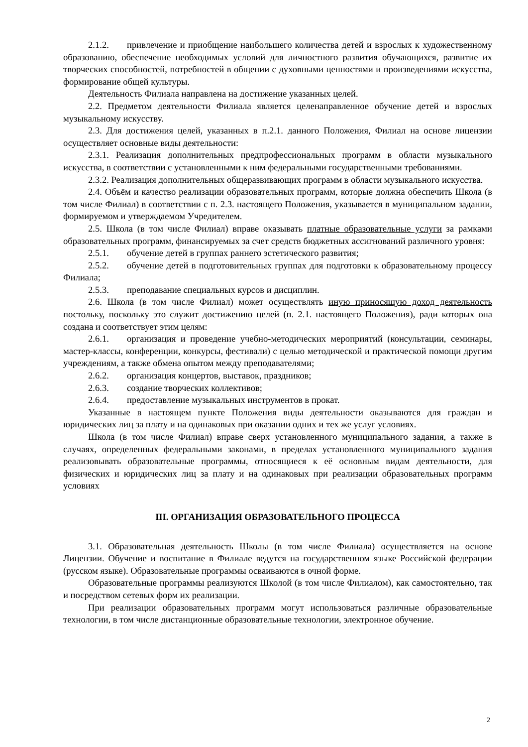2.1.2. привлечение и приобщение наибольшего количества детей и взрослых к художественному образованию, обеспечение необходимых условий для личностного развития обучающихся, развитие их творческих способностей, потребностей в общении с духовными ценностями и произведениями искусства, формирование общей культуры.
Деятельность Филиала направлена на достижение указанных целей.
2.2. Предметом деятельности Филиала является целенаправленное обучение детей и взрослых музыкальному искусству.
2.3. Для достижения целей, указанных в п.2.1. данного Положения, Филиал на основе лицензии осуществляет основные виды деятельности:
2.3.1. Реализация дополнительных предпрофессиональных программ в области музыкального искусства, в соответствии с установленными к ним федеральными государственными требованиями.
2.3.2. Реализация дополнительных общеразвивающих программ в области музыкального искусства.
2.4. Объём и качество реализации образовательных программ, которые должна обеспечить Школа (в том числе Филиал) в соответствии с п. 2.3. настоящего Положения, указывается в муниципальном задании, формируемом и утверждаемом Учредителем.
2.5. Школа (в том числе Филиал) вправе оказывать платные образовательные услуги за рамками образовательных программ, финансируемых за счет средств бюджетных ассигнований различного уровня:
2.5.1. обучение детей в группах раннего эстетического развития;
2.5.2. обучение детей в подготовительных группах для подготовки к образовательному процессу Филиала;
2.5.3. преподавание специальных курсов и дисциплин.
2.6. Школа (в том числе Филиал) может осуществлять иную приносящую доход деятельность постольку, поскольку это служит достижению целей (п. 2.1. настоящего Положения), ради которых она создана и соответствует этим целям:
2.6.1. организация и проведение учебно-методических мероприятий (консультации, семинары, мастер-классы, конференции, конкурсы, фестивали) с целью методической и практической помощи другим учреждениям, а также обмена опытом между преподавателями;
2.6.2. организация концертов, выставок, праздников;
2.6.3. создание творческих коллективов;
2.6.4. предоставление музыкальных инструментов в прокат.
Указанные в настоящем пункте Положения виды деятельности оказываются для граждан и юридических лиц за плату и на одинаковых при оказании одних и тех же услуг условиях.
Школа (в том числе Филиал) вправе сверх установленного муниципального задания, а также в случаях, определенных федеральными законами, в пределах установленного муниципального задания реализовывать образовательные программы, относящиеся к её основным видам деятельности, для физических и юридических лиц за плату и на одинаковых при реализации образовательных программ условиях
III. ОРГАНИЗАЦИЯ ОБРАЗОВАТЕЛЬНОГО ПРОЦЕССА
3.1. Образовательная деятельность Школы (в том числе Филиала) осуществляется на основе Лицензии. Обучение и воспитание в Филиале ведутся на государственном языке Российской федерации (русском языке). Образовательные программы осваиваются в очной форме.
Образовательные программы реализуются Школой (в том числе Филиалом), как самостоятельно, так и посредством сетевых форм их реализации.
При реализации образовательных программ могут использоваться различные образовательные технологии, в том числе дистанционные образовательные технологии, электронное обучение.
2